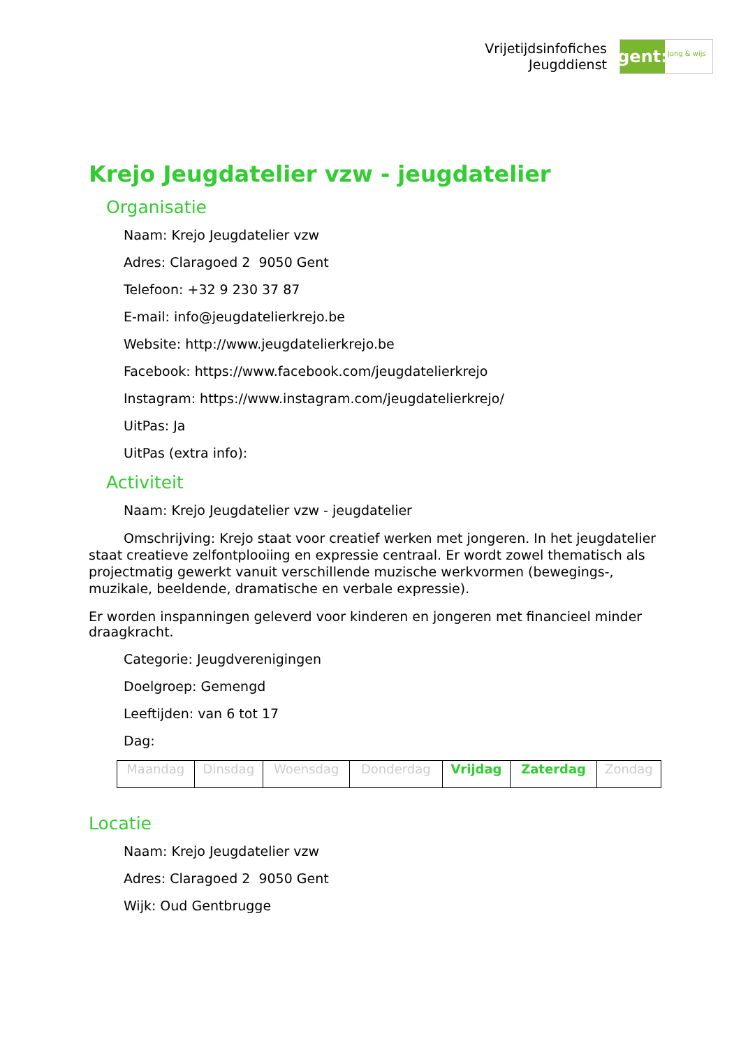Vrijetijdsinfofiches
Jeugddienst
gent:
jong & wijs
Krejo Jeugdatelier vzw - jeugdatelier
Organisatie
Naam: Krejo Jeugdatelier vzw
Adres: Claragoed 2 9050 Gent
Telefoon: +32 9 230 37 87
E-mail: info@jeugdatelierkrejo.be
Website: http://www.jeugdatelierkrejo.be
Facebook: https://www.facebook.com/jeugdatelierkrejo
Instagram: https://www.instagram.com/jeugdatelierkrejo/
UitPas: Ja
UitPas (extra info):
Activiteit
Naam: Krejo Jeugdatelier vzw - jeugdatelier
Omschrijving: Krejo staat voor creatief werken met jongeren. In het jeugdatelier staat creatieve zelfontplooiing en expressie centraal. Er wordt zowel thematisch als projectmatig gewerkt vanuit verschillende muzische werkvormen (bewegings-, muzikale, beeldende, dramatische en verbale expressie).
Er worden inspanningen geleverd voor kinderen en jongeren met financieel minder draagkracht.
Categorie: Jeugdverenigingen
Doelgroep: Gemengd
Leeftijden: van 6 tot 17
Dag:
| Maandag | Dinsdag | Woensdag | Donderdag | Vrijdag | Zaterdag | Zondag |
Locatie
Naam: Krejo Jeugdatelier vzw
Adres: Claragoed 2 9050 Gent
Wijk: Oud Gentbrugge